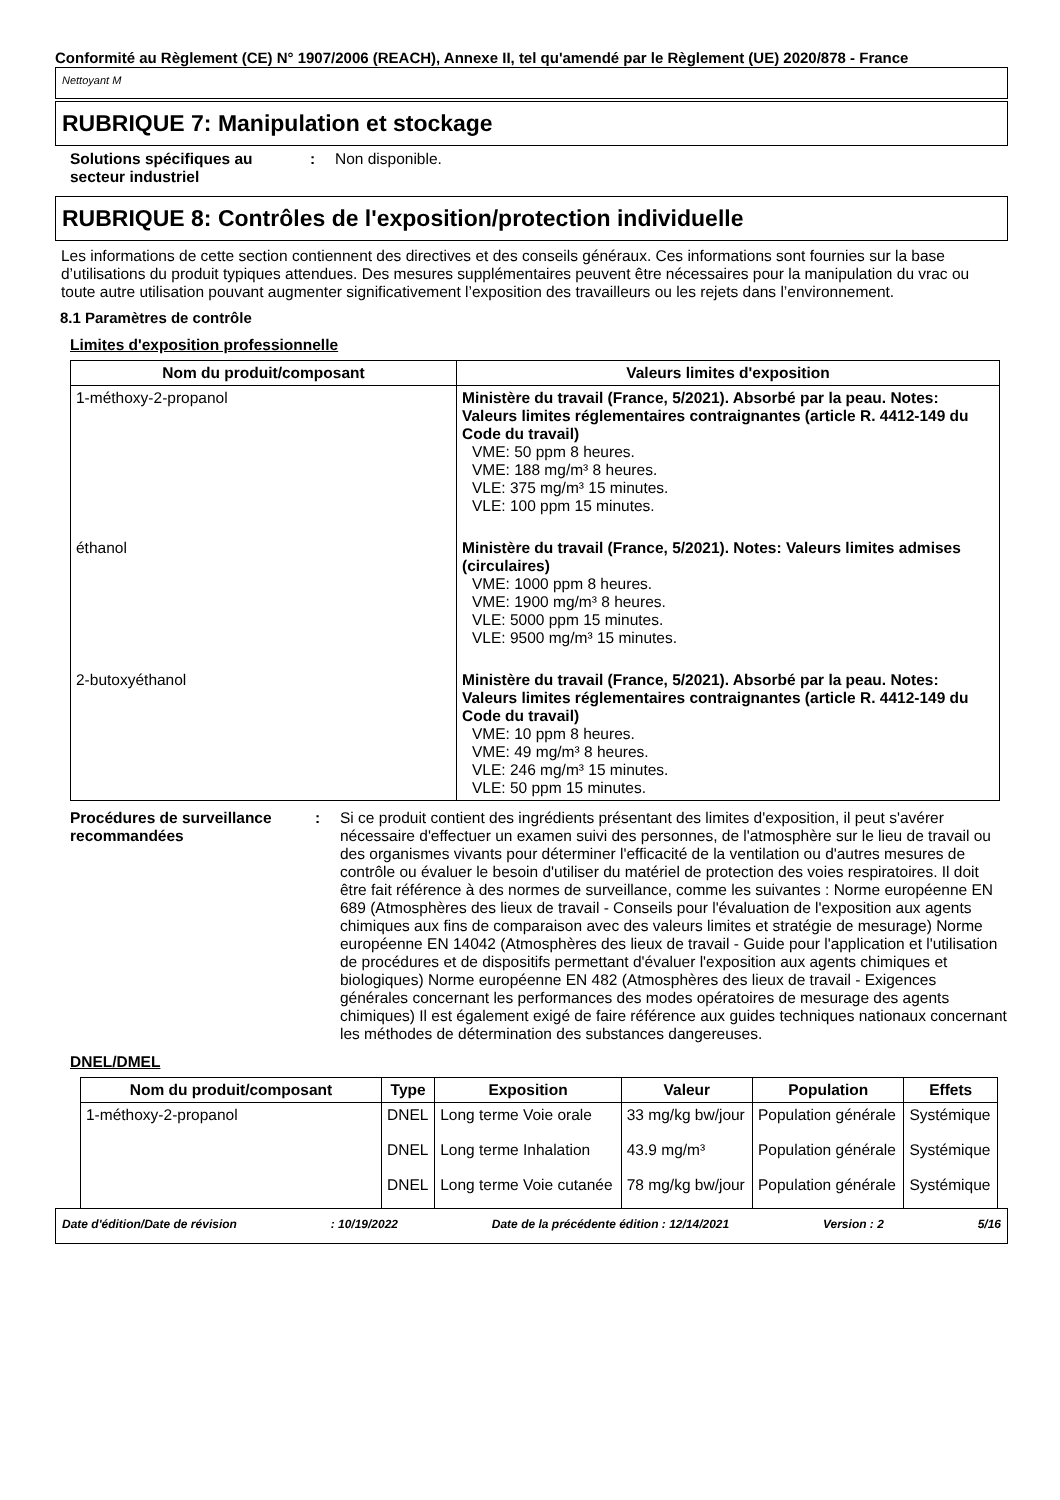Conformité au Règlement (CE) N° 1907/2006 (REACH), Annexe II, tel qu'amendé par le Règlement (UE) 2020/878 - France
Nettoyant M
RUBRIQUE 7: Manipulation et stockage
Solutions spécifiques au secteur industriel
: Non disponible.
RUBRIQUE 8: Contrôles de l'exposition/protection individuelle
Les informations de cette section contiennent des directives et des conseils généraux. Ces informations sont fournies sur la base d’utilisations du produit typiques attendues. Des mesures supplémentaires peuvent être nécessaires pour la manipulation du vrac ou toute autre utilisation pouvant augmenter significativement l’exposition des travailleurs ou les rejets dans l’environnement.
8.1 Paramètres de contrôle
Limites d'exposition professionnelle
| Nom du produit/composant | Valeurs limites d'exposition |
| --- | --- |
| 1-méthoxy-2-propanol | Ministère du travail (France, 5/2021). Absorbé par la peau. Notes: Valeurs limites réglementaires contraignantes (article R. 4412-149 du Code du travail) VME: 50 ppm 8 heures. VME: 188 mg/m³ 8 heures. VLE: 375 mg/m³ 15 minutes. VLE: 100 ppm 15 minutes. |
| éthanol | Ministère du travail (France, 5/2021). Notes: Valeurs limites admises (circulaires) VME: 1000 ppm 8 heures. VME: 1900 mg/m³ 8 heures. VLE: 5000 ppm 15 minutes. VLE: 9500 mg/m³ 15 minutes. |
| 2-butoxyéthanol | Ministère du travail (France, 5/2021). Absorbé par la peau. Notes: Valeurs limites réglementaires contraignantes (article R. 4412-149 du Code du travail) VME: 10 ppm 8 heures. VME: 49 mg/m³ 8 heures. VLE: 246 mg/m³ 15 minutes. VLE: 50 ppm 15 minutes. |
Procédures de surveillance recommandées
: Si ce produit contient des ingrédients présentant des limites d'exposition, il peut s'avérer nécessaire d'effectuer un examen suivi des personnes, de l'atmosphère sur le lieu de travail ou des organismes vivants pour déterminer l'efficacité de la ventilation ou d'autres mesures de contrôle ou évaluer le besoin d'utiliser du matériel de protection des voies respiratoires. Il doit être fait référence à des normes de surveillance, comme les suivantes : Norme européenne EN 689 (Atmosphères des lieux de travail - Conseils pour l'évaluation de l'exposition aux agents chimiques aux fins de comparaison avec des valeurs limites et stratégie de mesurage) Norme européenne EN 14042 (Atmosphères des lieux de travail - Guide pour l'application et l'utilisation de procédures et de dispositifs permettant d'évaluer l'exposition aux agents chimiques et biologiques) Norme européenne EN 482 (Atmosphères des lieux de travail - Exigences générales concernant les performances des modes opératoires de mesurage des agents chimiques) Il est également exigé de faire référence aux guides techniques nationaux concernant les méthodes de détermination des substances dangereuses.
DNEL/DMEL
| Nom du produit/composant | Type | Exposition | Valeur | Population | Effets |
| --- | --- | --- | --- | --- | --- |
| 1-méthoxy-2-propanol | DNEL | Long terme Voie orale | 33 mg/kg bw/jour | Population générale | Systémique |
| | DNEL | Long terme Inhalation | 43.9 mg/m³ | Population générale | Systémique |
| | DNEL | Long terme Voie cutanée | 78 mg/kg bw/jour | Population générale | Systémique |
Date d'édition/Date de révision: 10/19/2022 Date de la précédente édition : 12/14/2021 Version : 2 5/16